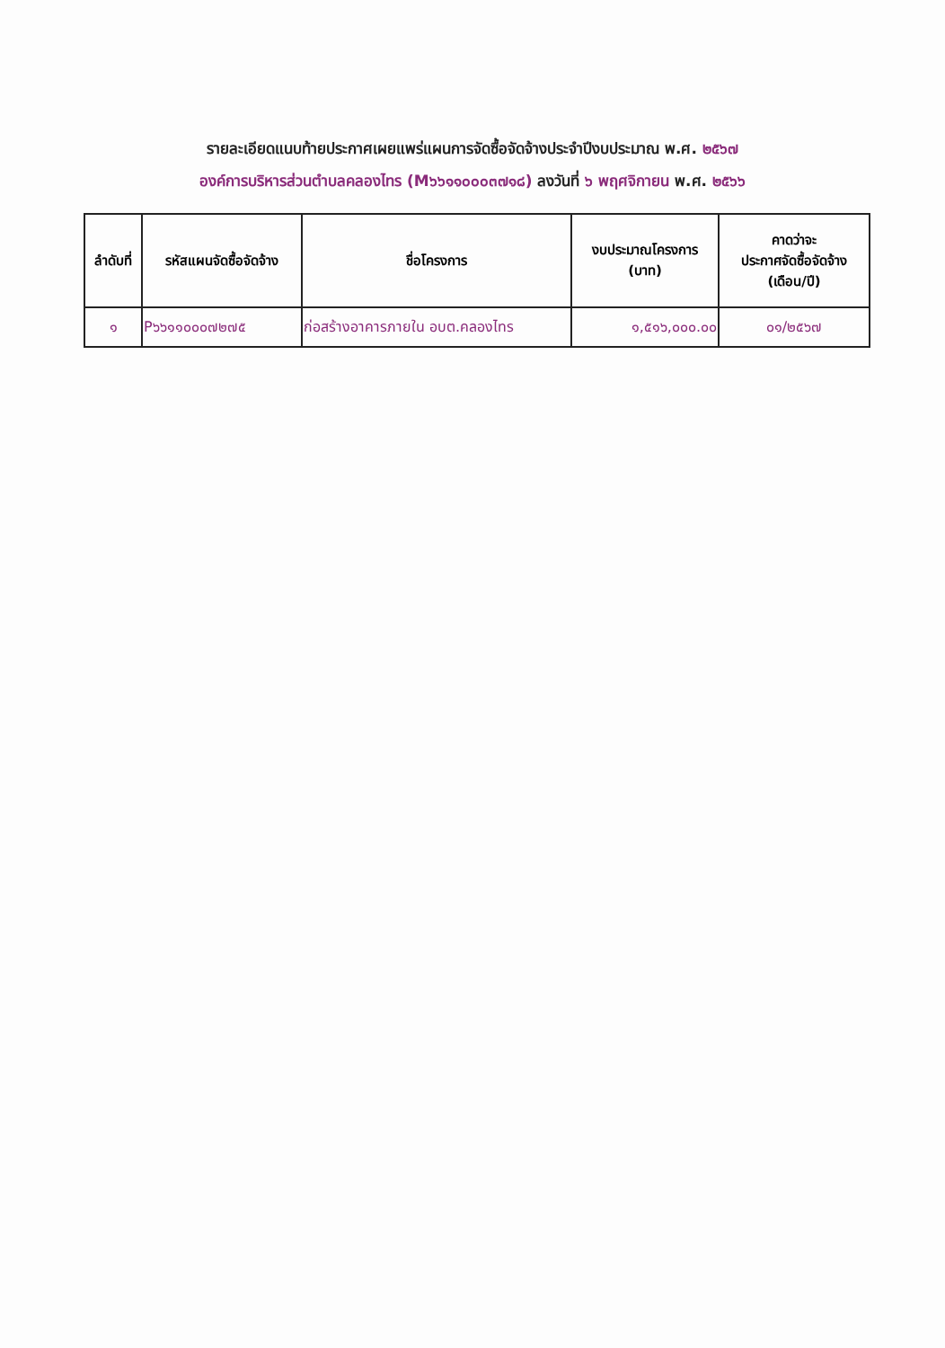รายละเอียดแนบท้ายประกาศเผยแพร่แผนการจัดซื้อจัดจ้างประจำปีงบประมาณ พ.ศ. ๒๕๖๗
องค์การบริหารส่วนตำบลคลองไทร (M๖๖๑๑๐๐๐๓๗๑๘) ลงวันที่ ๖ พฤศจิกายน พ.ศ. ๒๕๖๖
| ลำดับที่ | รหัสแผนจัดซื้อจัดจ้าง | ชื่อโครงการ | งบประมาณโครงการ (บาท) | คาดว่าจะ ประกาศจัดซื้อจัดจ้าง (เดือน/ปี) |
| --- | --- | --- | --- | --- |
| ๑ | P๖๖๑๑๐๐๐๗๒๗๕ | ก่อสร้างอาคารภายใน อบต.คลองไทร | ๑,๕๑๖,๐๐๐.๐๐ | ๐๑/๒๕๖๗ |